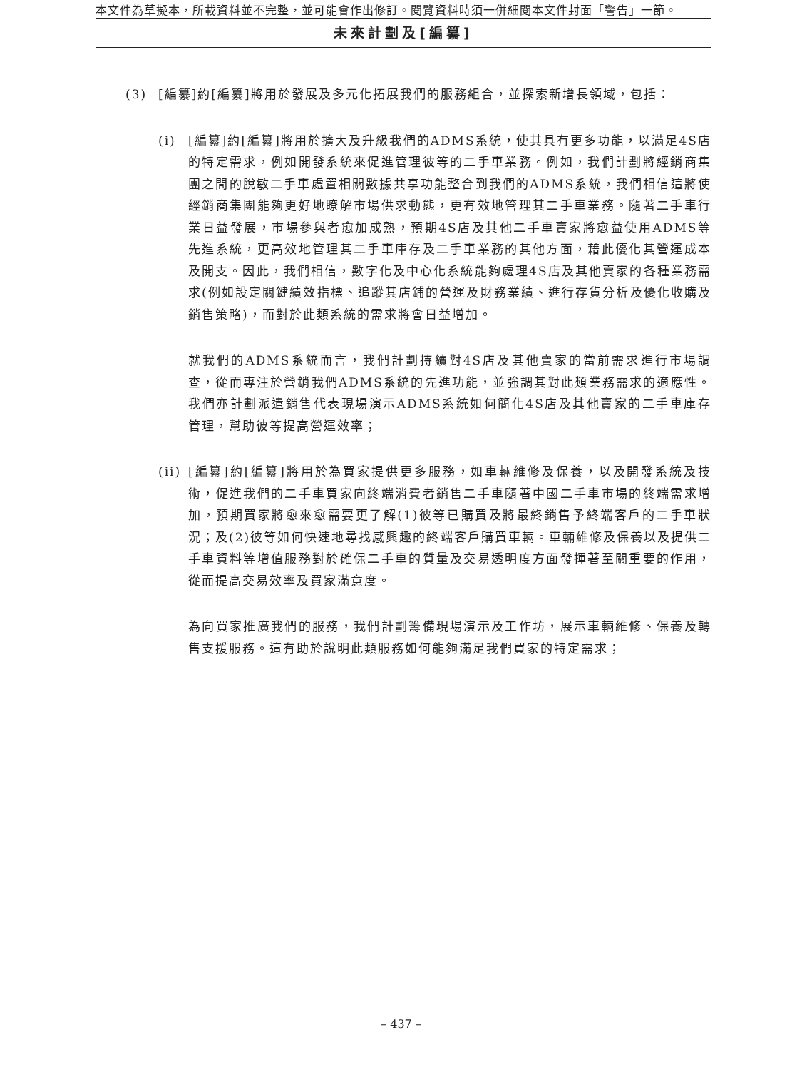本文件為草擬本，所載資料並不完整，並可能會作出修訂。閱覽資料時須一併細閱本文件封面「警告」一節。
未來計劃及[編纂]
(3) [編纂]約[編纂]將用於發展及多元化拓展我們的服務組合，並探索新增長領域，包括：
(i) [編纂]約[編纂]將用於擴大及升級我們的ADMS系統，使其具有更多功能，以滿足4S店的特定需求，例如開發系統來促進管理彼等的二手車業務。例如，我們計劃將經銷商集團之間的脫敏二手車處置相關數據共享功能整合到我們的ADMS系統，我們相信這將使經銷商集團能夠更好地瞭解市場供求動態，更有效地管理其二手車業務。隨著二手車行業日益發展，市場參與者愈加成熟，預期4S店及其他二手車賣家將愈益使用ADMS等先進系統，更高效地管理其二手車庫存及二手車業務的其他方面，藉此優化其營運成本及開支。因此，我們相信，數字化及中心化系統能夠處理4S店及其他賣家的各種業務需求(例如設定關鍵績效指標、追蹤其店鋪的營運及財務業績、進行存貨分析及優化收購及銷售策略)，而對於此類系統的需求將會日益增加。
就我們的ADMS系統而言，我們計劃持續對4S店及其他賣家的當前需求進行市場調查，從而專注於營銷我們ADMS系統的先進功能，並強調其對此類業務需求的適應性。我們亦計劃派遣銷售代表現場演示ADMS系統如何簡化4S店及其他賣家的二手車庫存管理，幫助彼等提高營運效率；
(ii)
[編纂]約[編纂]將用於為買家提供更多服務，如車輛維修及保養，以及開發系統及技術，促進我們的二手車買家向終端消費者銷售二手車隨著中國二手車市場的終端需求增加，預期買家將愈來愈需要更了解(1)彼等已購買及將最終銷售予終端客戶的二手車狀況；及(2)彼等如何快速地尋找感興趣的終端客戶購買車輛。車輛維修及保養以及提供二手車資料等增值服務對於確保二手車的質量及交易透明度方面發揮著至關重要的作用，從而提高交易效率及買家滿意度。
為向買家推廣我們的服務，我們計劃籌備現場演示及工作坊，展示車輛維修、保養及轉售支援服務。這有助於說明此類服務如何能夠滿足我們買家的特定需求；
– 437 –